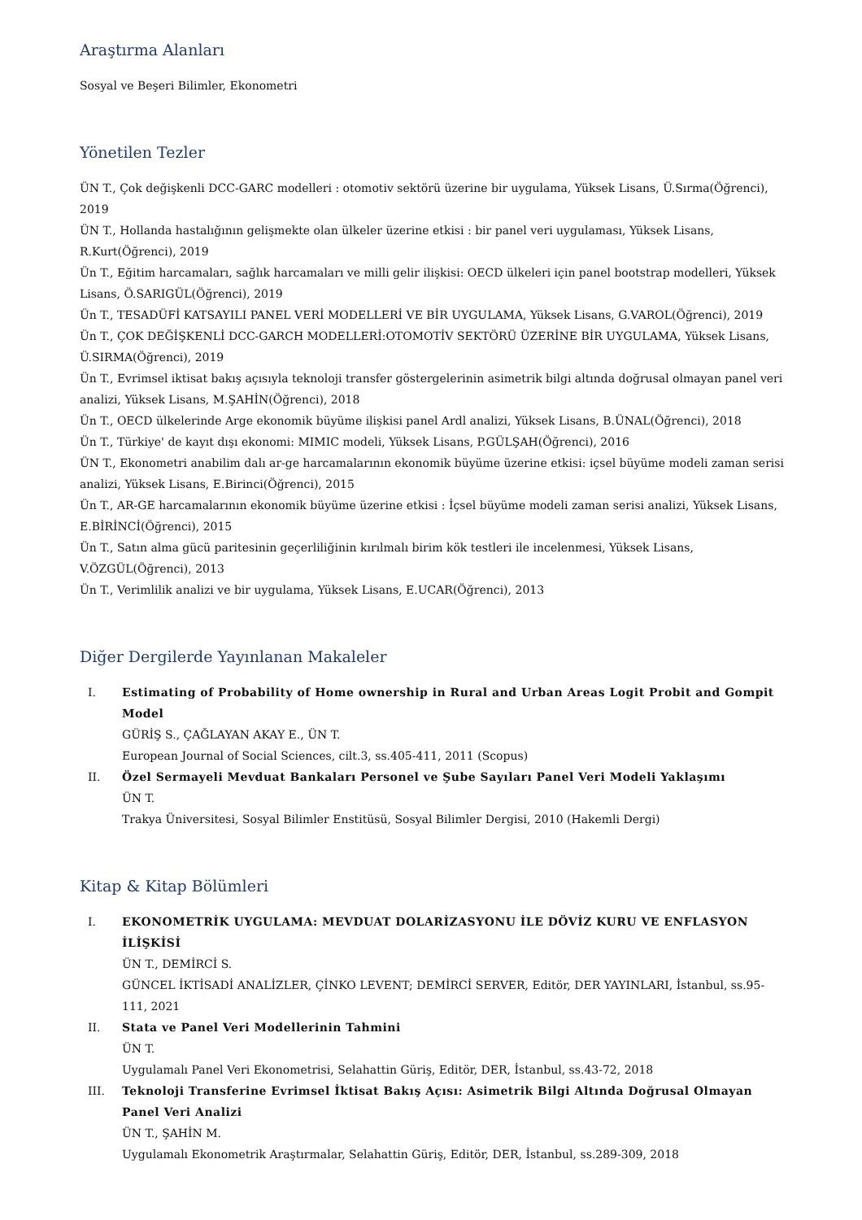Araştırma Alanları
Sosyal ve Beşeri Bilimler, Ekonometri
Yönetilen Tezler
ÜN T., Çok değişkenli DCC-GARC modelleri : otomotiv sektörü üzerine bir uygulama, Yüksek Lisans, Ü.Sırma(Öğrenci), 2019
ÜN T., Hollanda hastalığının gelişmekte olan ülkeler üzerine etkisi : bir panel veri uygulaması, Yüksek Lisans, R.Kurt(Öğrenci), 2019
Ün T., Eğitim harcamaları, sağlık harcamaları ve milli gelir ilişkisi: OECD ülkeleri için panel bootstrap modelleri, Yüksek Lisans, Ö.SARIGÜL(Öğrenci), 2019
Ün T., TESADÜFİ KATSAYILI PANEL VERİ MODELLERİ VE BİR UYGULAMA, Yüksek Lisans, G.VAROL(Öğrenci), 2019
Ün T., ÇOK DEĞİŞKENLİ DCC-GARCH MODELLERİ:OTOMOTİV SEKTÖRÜ ÜZERİNE BİR UYGULAMA, Yüksek Lisans, Ü.SIRMA(Öğrenci), 2019
Ün T., Evrimsel iktisat bakış açısıyla teknoloji transfer göstergelerinin asimetrik bilgi altında doğrusal olmayan panel veri analizi, Yüksek Lisans, M.ŞAHİN(Öğrenci), 2018
Ün T., OECD ülkelerinde Arge ekonomik büyüme ilişkisi panel Ardl analizi, Yüksek Lisans, B.ÜNAL(Öğrenci), 2018
Ün T., Türkiye' de kayıt dışı ekonomi: MIMIC modeli, Yüksek Lisans, P.GÜLŞAH(Öğrenci), 2016
ÜN T., Ekonometri anabilim dalı ar-ge harcamalarının ekonomik büyüme üzerine etkisi: içsel büyüme modeli zaman serisi analizi, Yüksek Lisans, E.Birinci(Öğrenci), 2015
Ün T., AR-GE harcamalarının ekonomik büyüme üzerine etkisi : İçsel büyüme modeli zaman serisi analizi, Yüksek Lisans, E.BİRİNCİ(Öğrenci), 2015
Ün T., Satın alma gücü paritesinin geçerliliğinin kırılmalı birim kök testleri ile incelenmesi, Yüksek Lisans, V.ÖZGÜL(Öğrenci), 2013
Ün T., Verimlilik analizi ve bir uygulama, Yüksek Lisans, E.UCAR(Öğrenci), 2013
Diğer Dergilerde Yayınlanan Makaleler
I. Estimating of Probability of Home ownership in Rural and Urban Areas Logit Probit and Gompit Model
GÜRİŞ S., ÇAĞLAYAN AKAY E., ÜN T.
European Journal of Social Sciences, cilt.3, ss.405-411, 2011 (Scopus)
II. Özel Sermayeli Mevduat Bankaları Personel ve Şube Sayıları Panel Veri Modeli Yaklaşımı
ÜN T.
Trakya Üniversitesi, Sosyal Bilimler Enstitüsü, Sosyal Bilimler Dergisi, 2010 (Hakemli Dergi)
Kitap & Kitap Bölümleri
I. EKONOMETRİK UYGULAMA: MEVDUAT DOLARİZASYONU İLE DÖVİZ KURU VE ENFLASYON İLİŞKİSİ
ÜN T., DEMİRCİ S.
GÜNCEL İKTİSADİ ANALİZLER, ÇİNKO LEVENT; DEMİRCİ SERVER, Editör, DER YAYINLARI, İstanbul, ss.95-111, 2021
II. Stata ve Panel Veri Modellerinin Tahmini
ÜN T.
Uygulamalı Panel Veri Ekonometrisi, Selahattin Güriş, Editör, DER, İstanbul, ss.43-72, 2018
III. Teknoloji Transferine Evrimsel İktisat Bakış Açısı: Asimetrik Bilgi Altında Doğrusal Olmayan Panel Veri Analizi
ÜN T., ŞAHİN M.
Uygulamalı Ekonometrik Araştırmalar, Selahattin Güriş, Editör, DER, İstanbul, ss.289-309, 2018